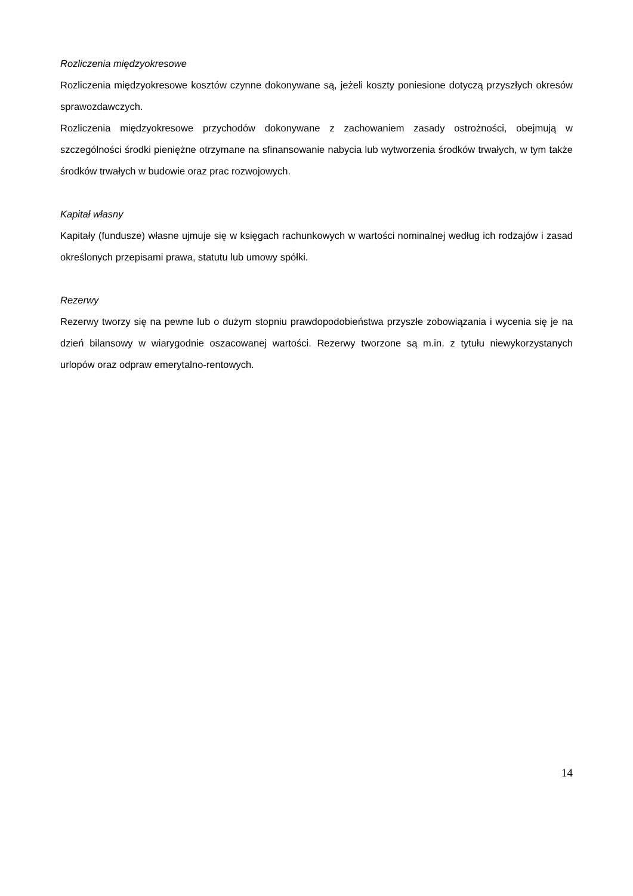Rozliczenia międzyokresowe
Rozliczenia międzyokresowe kosztów czynne dokonywane są, jeżeli koszty poniesione dotyczą przyszłych okresów sprawozdawczych.
Rozliczenia międzyokresowe przychodów dokonywane z zachowaniem zasady ostrożności, obejmują w szczególności środki pieniężne otrzymane na sfinansowanie nabycia lub wytworzenia środków trwałych, w tym także środków trwałych w budowie oraz prac rozwojowych.
Kapitał własny
Kapitały (fundusze) własne ujmuje się w księgach rachunkowych w wartości nominalnej według ich rodzajów i zasad określonych przepisami prawa, statutu lub umowy spółki.
Rezerwy
Rezerwy tworzy się na pewne lub o dużym stopniu prawdopodobieństwa przyszłe zobowiązania i wycenia się je na dzień bilansowy w wiarygodnie oszacowanej wartości. Rezerwy tworzone są m.in. z tytułu niewykorzystanych urlopów oraz odpraw emerytalno-rentowych.
14